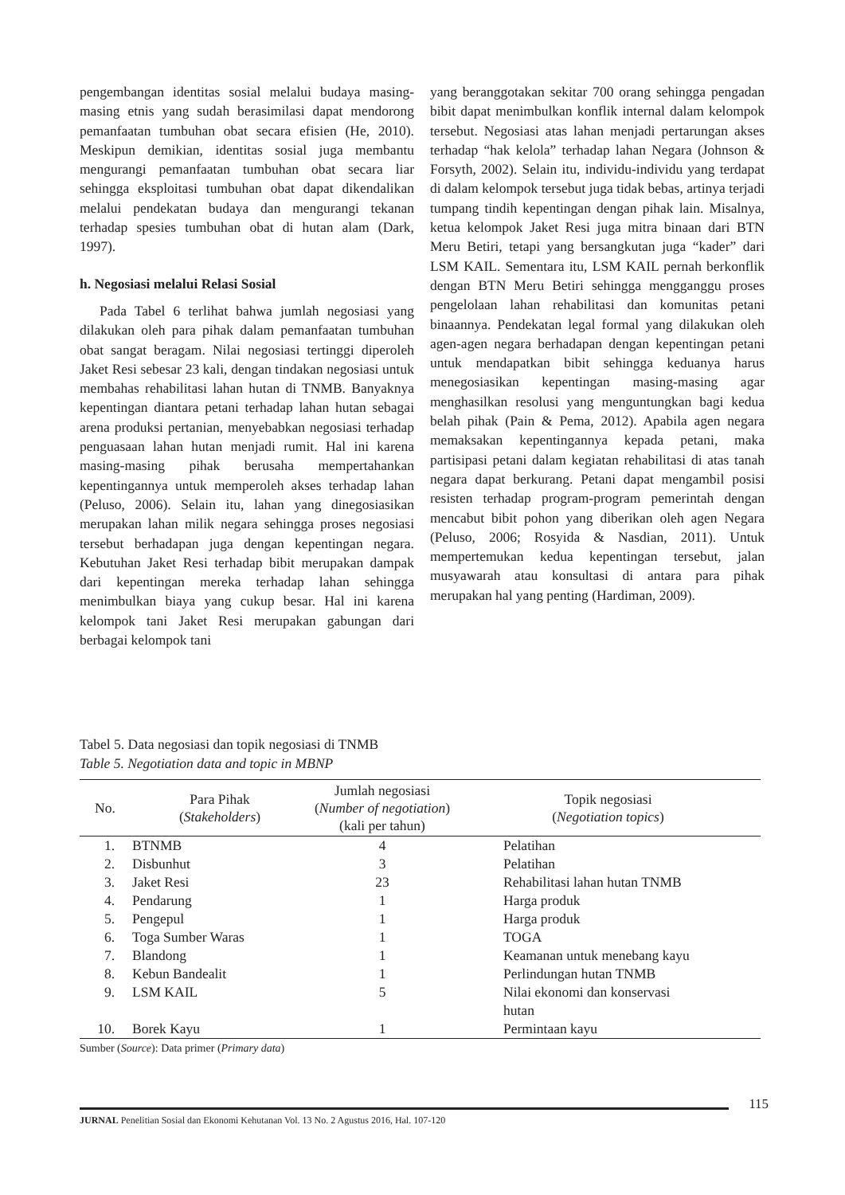pengembangan identitas sosial melalui budaya masing-masing etnis yang sudah berasimilasi dapat mendorong pemanfaatan tumbuhan obat secara efisien (He, 2010). Meskipun demikian, identitas sosial juga membantu mengurangi pemanfaatan tumbuhan obat secara liar sehingga eksploitasi tumbuhan obat dapat dikendalikan melalui pendekatan budaya dan mengurangi tekanan terhadap spesies tumbuhan obat di hutan alam (Dark, 1997).
h. Negosiasi melalui Relasi Sosial
Pada Tabel 6 terlihat bahwa jumlah negosiasi yang dilakukan oleh para pihak dalam pemanfaatan tumbuhan obat sangat beragam. Nilai negosiasi tertinggi diperoleh Jaket Resi sebesar 23 kali, dengan tindakan negosiasi untuk membahas rehabilitasi lahan hutan di TNMB. Banyaknya kepentingan diantara petani terhadap lahan hutan sebagai arena produksi pertanian, menyebabkan negosiasi terhadap penguasaan lahan hutan menjadi rumit. Hal ini karena masing-masing pihak berusaha mempertahankan kepentingannya untuk memperoleh akses terhadap lahan (Peluso, 2006). Selain itu, lahan yang dinegosiasikan merupakan lahan milik negara sehingga proses negosiasi tersebut berhadapan juga dengan kepentingan negara. Kebutuhan Jaket Resi terhadap bibit merupakan dampak dari kepentingan mereka terhadap lahan sehingga menimbulkan biaya yang cukup besar. Hal ini karena kelompok tani Jaket Resi merupakan gabungan dari berbagai kelompok tani
yang beranggotakan sekitar 700 orang sehingga pengadan bibit dapat menimbulkan konflik internal dalam kelompok tersebut. Negosiasi atas lahan menjadi pertarungan akses terhadap “hak kelola” terhadap lahan Negara (Johnson & Forsyth, 2002). Selain itu, individu-individu yang terdapat di dalam kelompok tersebut juga tidak bebas, artinya terjadi tumpang tindih kepentingan dengan pihak lain. Misalnya, ketua kelompok Jaket Resi juga mitra binaan dari BTN Meru Betiri, tetapi yang bersangkutan juga “kader” dari LSM KAIL. Sementara itu, LSM KAIL pernah berkonflik dengan BTN Meru Betiri sehingga mengganggu proses pengelolaan lahan rehabilitasi dan komunitas petani binaannya. Pendekatan legal formal yang dilakukan oleh agen-agen negara berhadapan dengan kepentingan petani untuk mendapatkan bibit sehingga keduanya harus menegosiasikan kepentingan masing-masing agar menghasilkan resolusi yang menguntungkan bagi kedua belah pihak (Pain & Pema, 2012). Apabila agen negara memaksakan kepentingannya kepada petani, maka partisipasi petani dalam kegiatan rehabilitasi di atas tanah negara dapat berkurang. Petani dapat mengambil posisi resisten terhadap program-program pemerintah dengan mencabut bibit pohon yang diberikan oleh agen Negara (Peluso, 2006; Rosyida & Nasdian, 2011). Untuk mempertemukan kedua kepentingan tersebut, jalan musyawarah atau konsultasi di antara para pihak merupakan hal yang penting (Hardiman, 2009).
Tabel 5. Data negosiasi dan topik negosiasi di TNMB
Table 5. Negotiation data and topic in MBNP
| No. | Para Pihak ( Stakeholders ) | Jumlah negosiasi ( Number of negotiation ) (kali per tahun) | Topik negosiasi ( Negotiation topics ) |
| --- | --- | --- | --- |
| 1. | BTNMB | 4 | Pelatihan |
| 2. | Disbunhut | 3 | Pelatihan |
| 3. | Jaket Resi | 23 | Rehabilitasi lahan hutan TNMB |
| 4. | Pendarung | 1 | Harga produk |
| 5. | Pengepul | 1 | Harga produk |
| 6. | Toga Sumber Waras | 1 | TOGA |
| 7. | Blandong | 1 | Keamanan untuk menebang kayu |
| 8. | Kebun Bandealit | 1 | Perlindungan hutan TNMB |
| 9. | LSM KAIL | 5 | Nilai ekonomi dan konservasi hutan |
| 10. | Borek Kayu | 1 | Permintaan kayu |
Sumber (Source): Data primer (Primary data)
115
JURNAL Penelitian Sosial dan Ekonomi Kehutanan Vol. 13 No. 2 Agustus 2016, Hal. 107-120